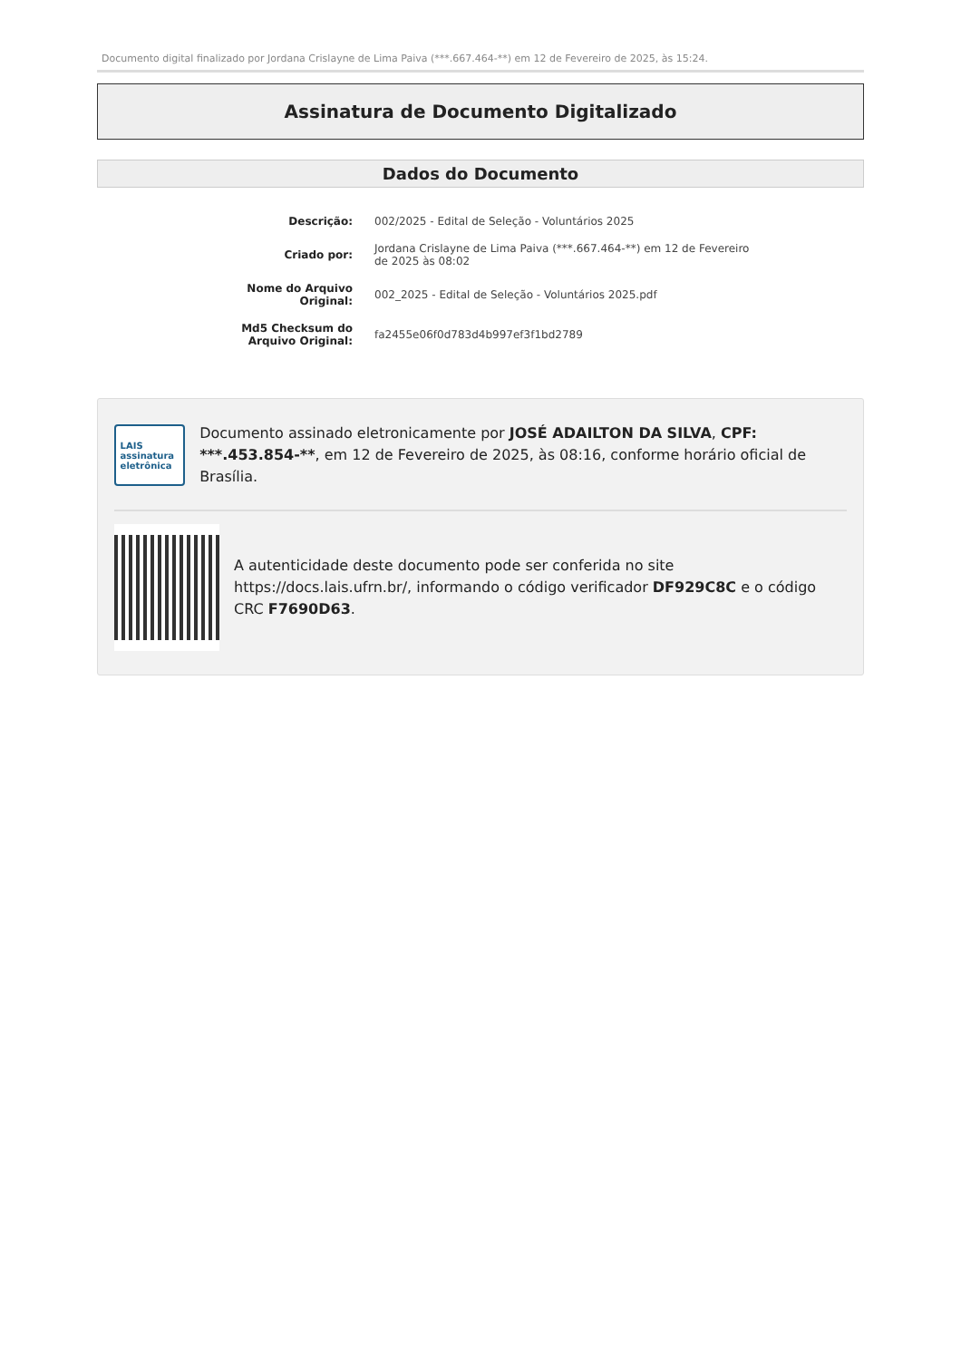Documento digital finalizado por Jordana Crislayne de Lima Paiva (***.667.464-**) em 12 de Fevereiro de 2025, às 15:24.
Assinatura de Documento Digitalizado
Dados do Documento
| Descrição: | 002/2025 - Edital de Seleção - Voluntários 2025 |
| Criado por: | Jordana Crislayne de Lima Paiva (***.667.464-**) em 12 de Fevereiro de 2025 às 08:02 |
| Nome do Arquivo Original: | 002_2025 - Edital de Seleção - Voluntários 2025.pdf |
| Md5 Checksum do Arquivo Original: | fa2455e06f0d783d4b997ef3f1bd2789 |
LAIS
assinatura
eletrônica
Documento assinado eletronicamente por JOSÉ ADAILTON DA SILVA, CPF: ***.453.854-**, em 12 de Fevereiro de 2025, às 08:16, conforme horário oficial de Brasília.
A autenticidade deste documento pode ser conferida no site https://docs.lais.ufrn.br/, informando o código verificador DF929C8C e o código CRC F7690D63.